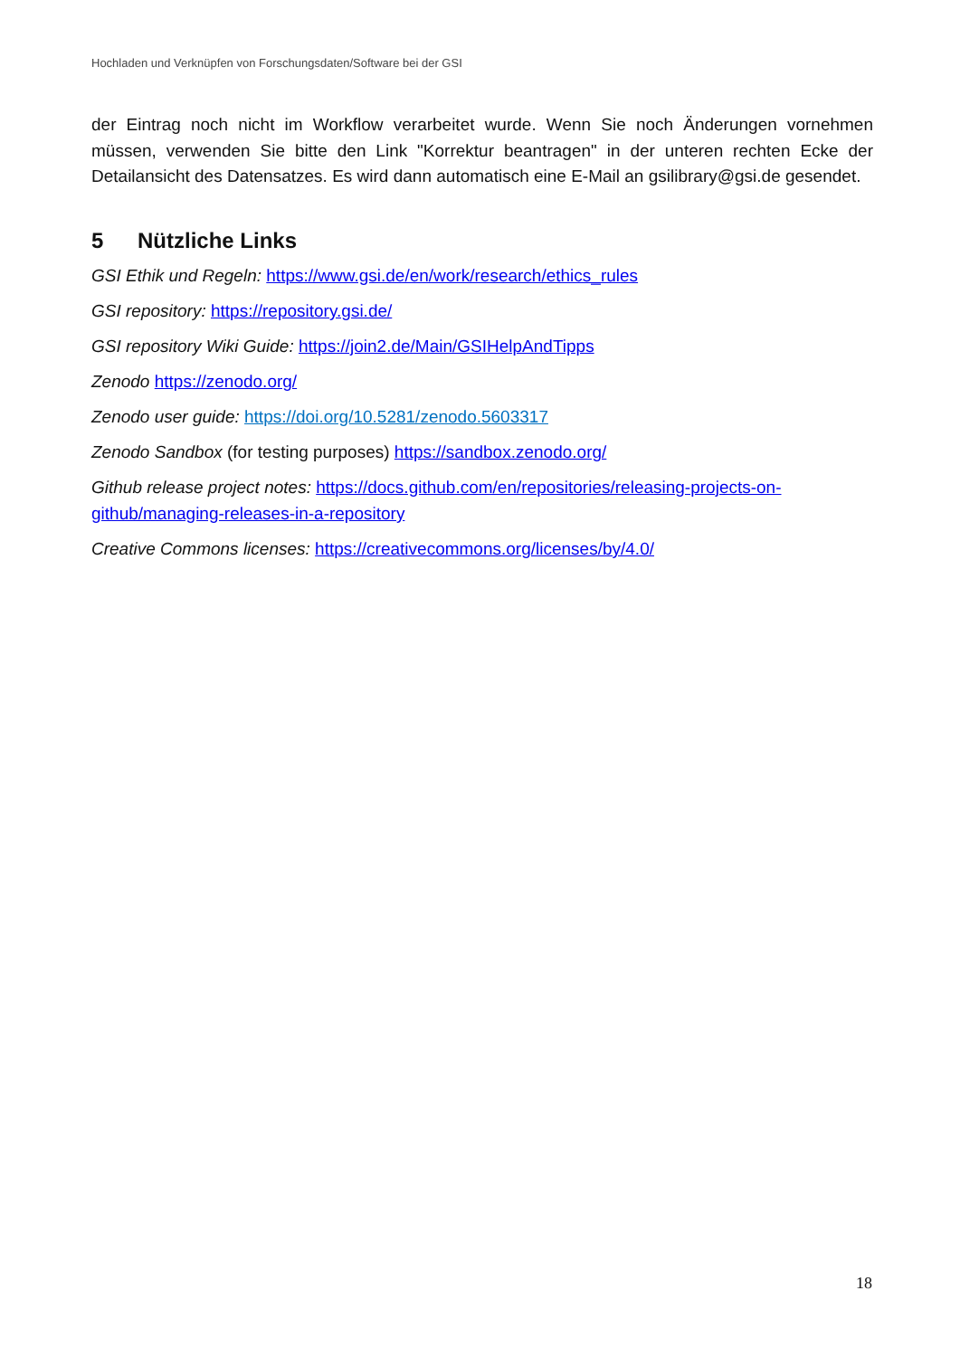Hochladen und Verknüpfen von Forschungsdaten/Software bei der GSI
der Eintrag noch nicht im Workflow verarbeitet wurde. Wenn Sie noch Änderungen vornehmen müssen, verwenden Sie bitte den Link "Korrektur beantragen" in der unteren rechten Ecke der Detailansicht des Datensatzes. Es wird dann automatisch eine E-Mail an gsilibrary@gsi.de gesendet.
5 Nützliche Links
GSI Ethik und Regeln: https://www.gsi.de/en/work/research/ethics_rules
GSI repository: https://repository.gsi.de/
GSI repository Wiki Guide: https://join2.de/Main/GSIHelpAndTipps
Zenodo https://zenodo.org/
Zenodo user guide: https://doi.org/10.5281/zenodo.5603317
Zenodo Sandbox (for testing purposes) https://sandbox.zenodo.org/
Github release project notes: https://docs.github.com/en/repositories/releasing-projects-on-github/managing-releases-in-a-repository
Creative Commons licenses: https://creativecommons.org/licenses/by/4.0/
18